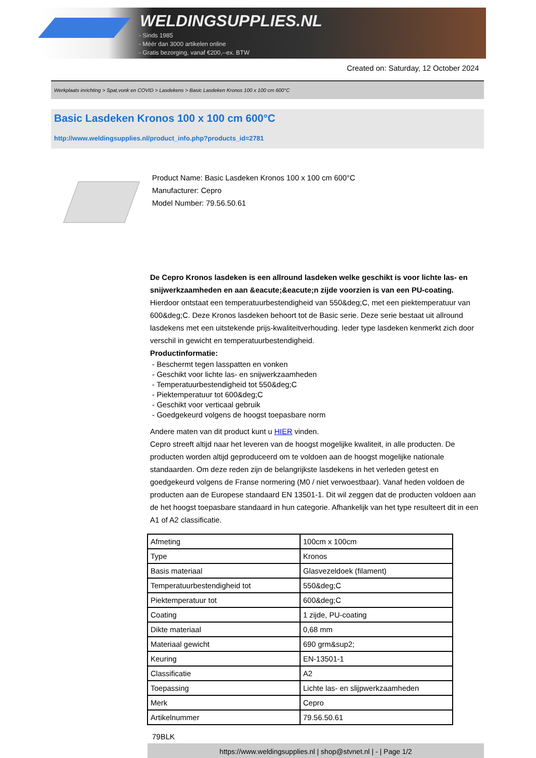WELDINGSUPPLIES.NL
- Sinds 1985
- Méér dan 3000 artikelen online
- Gratis bezorging, vanaf €200,--ex. BTW
Created on: Saturday, 12 October 2024
Werkplaats inrichting > Spat,vonk en COVID > Lasdekens > Basic Lasdeken Kronos 100 x 100 cm 600°C
Basic Lasdeken Kronos 100 x 100 cm 600°C
http://www.weldingsupplies.nl/product_info.php?products_id=2781
Product Name: Basic Lasdeken Kronos 100 x 100 cm 600°C
Manufacturer: Cepro
Model Number: 79.56.50.61
De Cepro Kronos lasdeken is een allround lasdeken welke geschikt is voor lichte las- en snijwerkzaamheden en aan &eacute;&eacute;n zijde voorzien is van een PU-coating. Hierdoor ontstaat een temperatuurbestendigheid van 550&deg;C, met een piektemperatuur van 600&deg;C. Deze Kronos lasdeken behoort tot de Basic serie. Deze serie bestaat uit allround lasdekens met een uitstekende prijs-kwaliteitverhouding. Ieder type lasdeken kenmerkt zich door verschil in gewicht en temperatuurbestendigheid.
Productinformatie:
- Beschermt tegen lasspatten en vonken
- Geschikt voor lichte las- en snijwerkzaamheden
- Temperatuurbestendigheid tot 550&deg;C
- Piektemperatuur tot 600&deg;C
- Geschikt voor verticaal gebruik
- Goedgekeurd volgens de hoogst toepasbare norm
Andere maten van dit product kunt u HIER vinden.
Cepro streeft altijd naar het leveren van de hoogst mogelijke kwaliteit, in alle producten. De producten worden altijd geproduceerd om te voldoen aan de hoogst mogelijke nationale standaarden. Om deze reden zijn de belangrijkste lasdekens in het verleden getest en goedgekeurd volgens de Franse normering (M0 / niet verwoestbaar). Vanaf heden voldoen de producten aan de Europese standaard EN 13501-1. Dit wil zeggen dat de producten voldoen aan de het hoogst toepasbare standaard in hun categorie. Afhankelijk van het type resulteert dit in een A1 of A2 classificatie.
| Afmeting | 100cm x 100cm |
| Type | Kronos |
| Basis materiaal | Glasvezeldoek (filament) |
| Temperatuurbestendigheid tot | 550&deg;C |
| Piektemperatuur tot | 600&deg;C |
| Coating | 1 zijde, PU-coating |
| Dikte materiaal | 0,68 mm |
| Materiaal gewicht | 690 grm&sup2; |
| Keuring | EN-13501-1 |
| Classificatie | A2 |
| Toepassing | Lichte las- en slijpwerkzaamheden |
| Merk | Cepro |
| Artikelnummer | 79.56.50.61 |
79BLK
https://www.weldingsupplies.nl | shop@stvnet.nl | - | Page 1/2